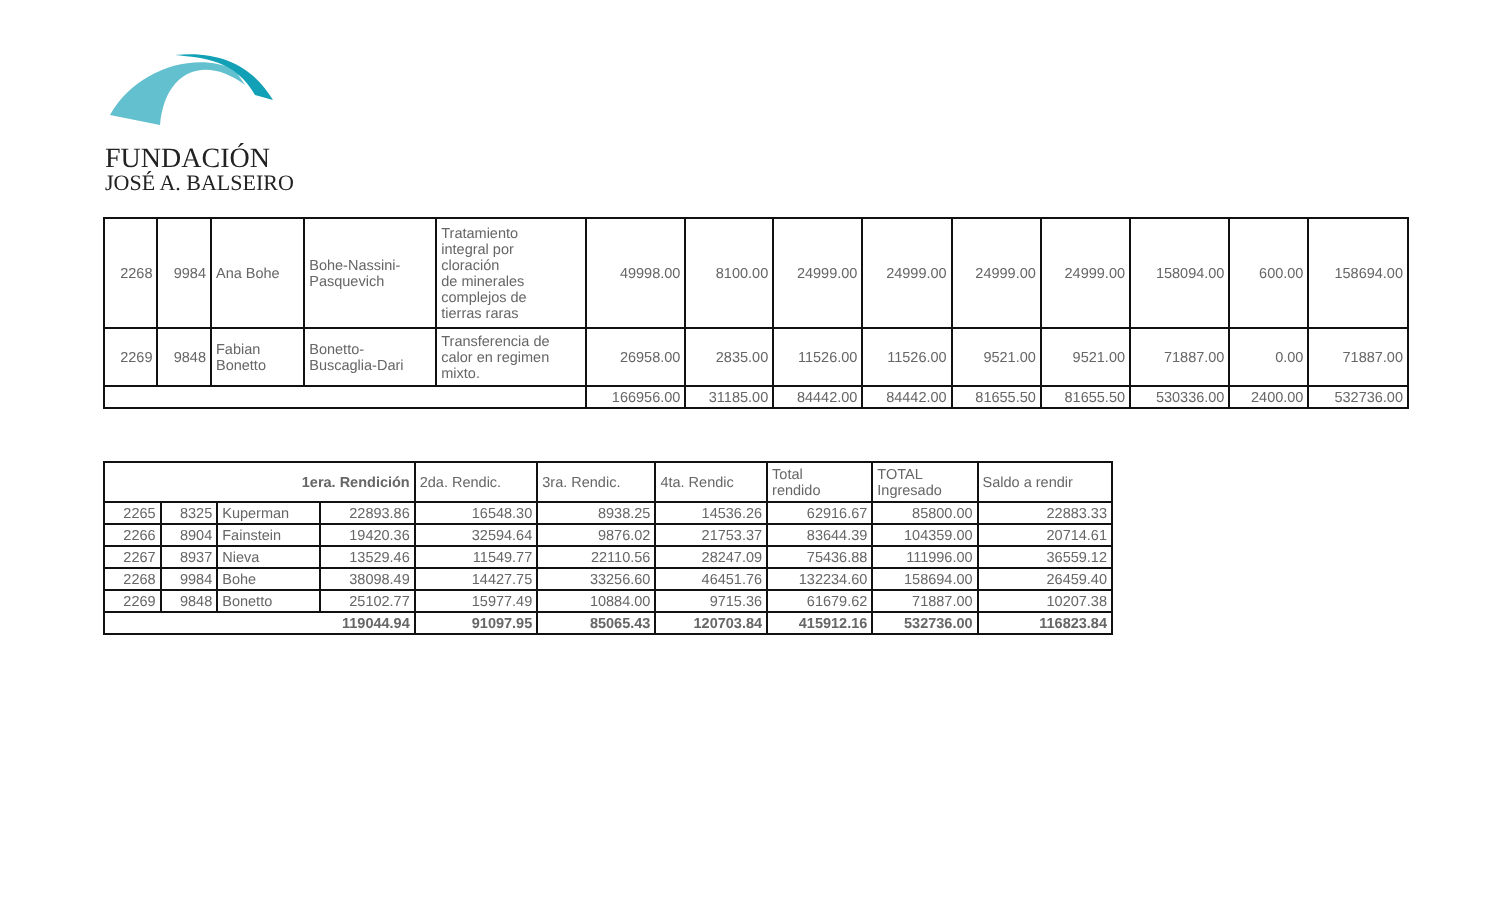FUNDACIÓN
JOSÉ A. BALSEIRO
| 2268 | 9984 | Ana Bohe | Bohe-Nassini- Pasquevich | Tratamiento integral por cloración de minerales complejos de tierras raras | 49998.00 | 8100.00 | 24999.00 | 24999.00 | 24999.00 | 24999.00 | 158094.00 | 600.00 | 158694.00 |
| 2269 | 9848 | Fabian Bonetto | Bonetto- Buscaglia-Dari | Transferencia de calor en regimen mixto. | 26958.00 | 2835.00 | 11526.00 | 11526.00 | 9521.00 | 9521.00 | 71887.00 | 0.00 | 71887.00 |
| | | | | | 166956.00 | 31185.00 | 84442.00 | 84442.00 | 81655.50 | 81655.50 | 530336.00 | 2400.00 | 532736.00 |
| 1era. Rendición | | | | 2da. Rendic. | 3ra. Rendic. | 4ta. Rendic | Total rendido | TOTAL Ingresado | Saldo a rendir |
| --- | --- | --- | --- | --- | --- | --- | --- | --- | --- |
| 2265 | 8325 | Kuperman | 22893.86 | 16548.30 | 8938.25 | 14536.26 | 62916.67 | 85800.00 | 22883.33 |
| 2266 | 8904 | Fainstein | 19420.36 | 32594.64 | 9876.02 | 21753.37 | 83644.39 | 104359.00 | 20714.61 |
| 2267 | 8937 | Nieva | 13529.46 | 11549.77 | 22110.56 | 28247.09 | 75436.88 | 111996.00 | 36559.12 |
| 2268 | 9984 | Bohe | 38098.49 | 14427.75 | 33256.60 | 46451.76 | 132234.60 | 158694.00 | 26459.40 |
| 2269 | 9848 | Bonetto | 25102.77 | 15977.49 | 10884.00 | 9715.36 | 61679.62 | 71887.00 | 10207.38 |
| 119044.94 | | | | 91097.95 | 85065.43 | 120703.84 | 415912.16 | 532736.00 | 116823.84 |